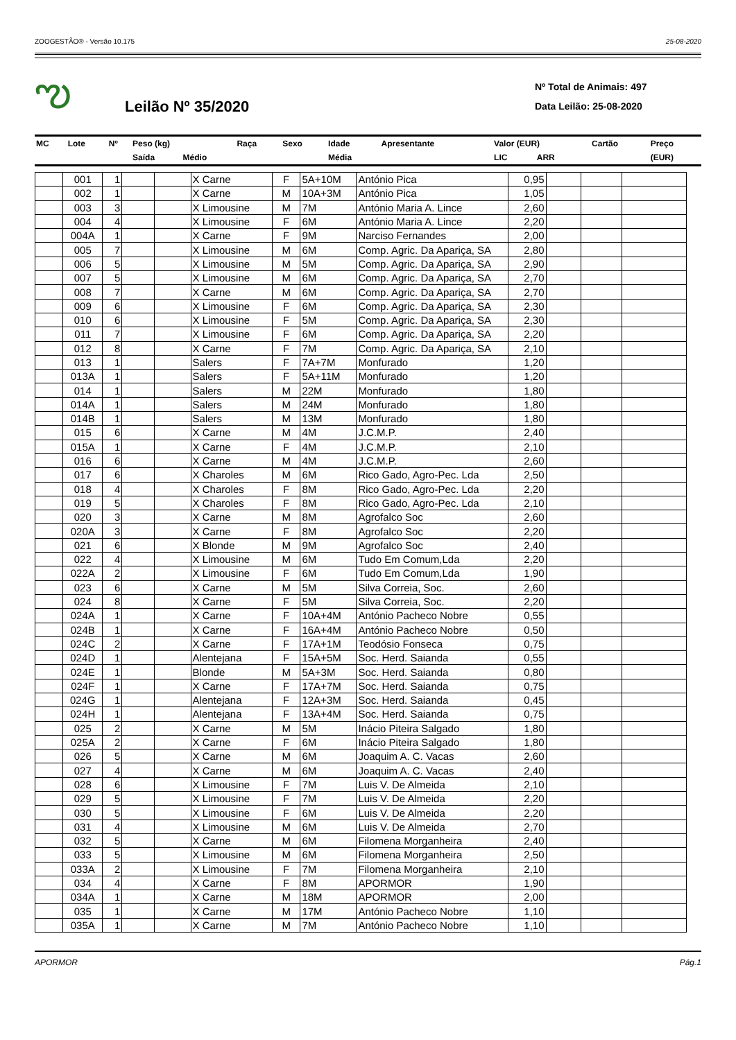ZOOGESTÃO® - Versão 10.175 25-08-2020
ఌ
Leilão Nº 35/2020
Nº Total de Animais: 497
Data Leilão: 25-08-2020
| MC | Lote | Nº | Peso (kg) | | Raça | Sexo | Idade | Apresentante | Valor (EUR) | | Cartão | Preço |
| | | | Saída | Médio | | | Média | | LIC | ARR | | (EUR) |
| | 001 | 1 | | | X Carne | F | 5A+10M | António Pica | 0,95 | | | |
| | 002 | 1 | | | X Carne | M | 10A+3M | António Pica | 1,05 | | | |
| | 003 | 3 | | | X Limousine | M | 7M | António Maria A. Lince | 2,60 | | | |
| | 004 | 4 | | | X Limousine | F | 6M | António Maria A. Lince | 2,20 | | | |
| | 004A | 1 | | | X Carne | F | 9M | Narciso Fernandes | 2,00 | | | |
| | 005 | 7 | | | X Limousine | M | 6M | Comp. Agric. Da Apariça, SA | 2,80 | | | |
| | 006 | 5 | | | X Limousine | M | 5M | Comp. Agric. Da Apariça, SA | 2,90 | | | |
| | 007 | 5 | | | X Limousine | M | 6M | Comp. Agric. Da Apariça, SA | 2,70 | | | |
| | 008 | 7 | | | X Carne | M | 6M | Comp. Agric. Da Apariça, SA | 2,70 | | | |
| | 009 | 6 | | | X Limousine | F | 6M | Comp. Agric. Da Apariça, SA | 2,30 | | | |
| | 010 | 6 | | | X Limousine | F | 5M | Comp. Agric. Da Apariça, SA | 2,30 | | | |
| | 011 | 7 | | | X Limousine | F | 6M | Comp. Agric. Da Apariça, SA | 2,20 | | | |
| | 012 | 8 | | | X Carne | F | 7M | Comp. Agric. Da Apariça, SA | 2,10 | | | |
| | 013 | 1 | | | Salers | F | 7A+7M | Monfurado | 1,20 | | | |
| | 013A | 1 | | | Salers | F | 5A+11M | Monfurado | 1,20 | | | |
| | 014 | 1 | | | Salers | M | 22M | Monfurado | 1,80 | | | |
| | 014A | 1 | | | Salers | M | 24M | Monfurado | 1,80 | | | |
| | 014B | 1 | | | Salers | M | 13M | Monfurado | 1,80 | | | |
| | 015 | 6 | | | X Carne | M | 4M | J.C.M.P. | 2,40 | | | |
| | 015A | 1 | | | X Carne | F | 4M | J.C.M.P. | 2,10 | | | |
| | 016 | 6 | | | X Carne | M | 4M | J.C.M.P. | 2,60 | | | |
| | 017 | 6 | | | X Charoles | M | 6M | Rico Gado, Agro-Pec. Lda | 2,50 | | | |
| | 018 | 4 | | | X Charoles | F | 8M | Rico Gado, Agro-Pec. Lda | 2,20 | | | |
| | 019 | 5 | | | X Charoles | F | 8M | Rico Gado, Agro-Pec. Lda | 2,10 | | | |
| | 020 | 3 | | | X Carne | M | 8M | Agrofalco Soc | 2,60 | | | |
| | 020A | 3 | | | X Carne | F | 8M | Agrofalco Soc | 2,20 | | | |
| | 021 | 6 | | | X Blonde | M | 9M | Agrofalco Soc | 2,40 | | | |
| | 022 | 4 | | | X Limousine | M | 6M | Tudo Em Comum,Lda | 2,20 | | | |
| | 022A | 2 | | | X Limousine | F | 6M | Tudo Em Comum,Lda | 1,90 | | | |
| | 023 | 6 | | | X Carne | M | 5M | Silva Correia, Soc. | 2,60 | | | |
| | 024 | 8 | | | X Carne | F | 5M | Silva Correia, Soc. | 2,20 | | | |
| | 024A | 1 | | | X Carne | F | 10A+4M | António Pacheco Nobre | 0,55 | | | |
| | 024B | 1 | | | X Carne | F | 16A+4M | António Pacheco Nobre | 0,50 | | | |
| | 024C | 2 | | | X Carne | F | 17A+1M | Teodósio Fonseca | 0,75 | | | |
| | 024D | 1 | | | Alentejana | F | 15A+5M | Soc. Herd. Saianda | 0,55 | | | |
| | 024E | 1 | | | Blonde | M | 5A+3M | Soc. Herd. Saianda | 0,80 | | | |
| | 024F | 1 | | | X Carne | F | 17A+7M | Soc. Herd. Saianda | 0,75 | | | |
| | 024G | 1 | | | Alentejana | F | 12A+3M | Soc. Herd. Saianda | 0,45 | | | |
| | 024H | 1 | | | Alentejana | F | 13A+4M | Soc. Herd. Saianda | 0,75 | | | |
| | 025 | 2 | | | X Carne | M | 5M | Inácio Piteira Salgado | 1,80 | | | |
| | 025A | 2 | | | X Carne | F | 6M | Inácio Piteira Salgado | 1,80 | | | |
| | 026 | 5 | | | X Carne | M | 6M | Joaquim A. C. Vacas | 2,60 | | | |
| | 027 | 4 | | | X Carne | M | 6M | Joaquim A. C. Vacas | 2,40 | | | |
| | 028 | 6 | | | X Limousine | F | 7M | Luis V. De Almeida | 2,10 | | | |
| | 029 | 5 | | | X Limousine | F | 7M | Luis V. De Almeida | 2,20 | | | |
| | 030 | 5 | | | X Limousine | F | 6M | Luis V. De Almeida | 2,20 | | | |
| | 031 | 4 | | | X Limousine | M | 6M | Luis V. De Almeida | 2,70 | | | |
| | 032 | 5 | | | X Carne | M | 6M | Filomena Morganheira | 2,40 | | | |
| | 033 | 5 | | | X Limousine | M | 6M | Filomena Morganheira | 2,50 | | | |
| | 033A | 2 | | | X Limousine | F | 7M | Filomena Morganheira | 2,10 | | | |
| | 034 | 4 | | | X Carne | F | 8M | APORMOR | 1,90 | | | |
| | 034A | 1 | | | X Carne | M | 18M | APORMOR | 2,00 | | | |
| | 035 | 1 | | | X Carne | M | 17M | António Pacheco Nobre | 1,10 | | | |
| | 035A | 1 | | | X Carne | M | 7M | António Pacheco Nobre | 1,10 | | | |
APORMOR Pág.1